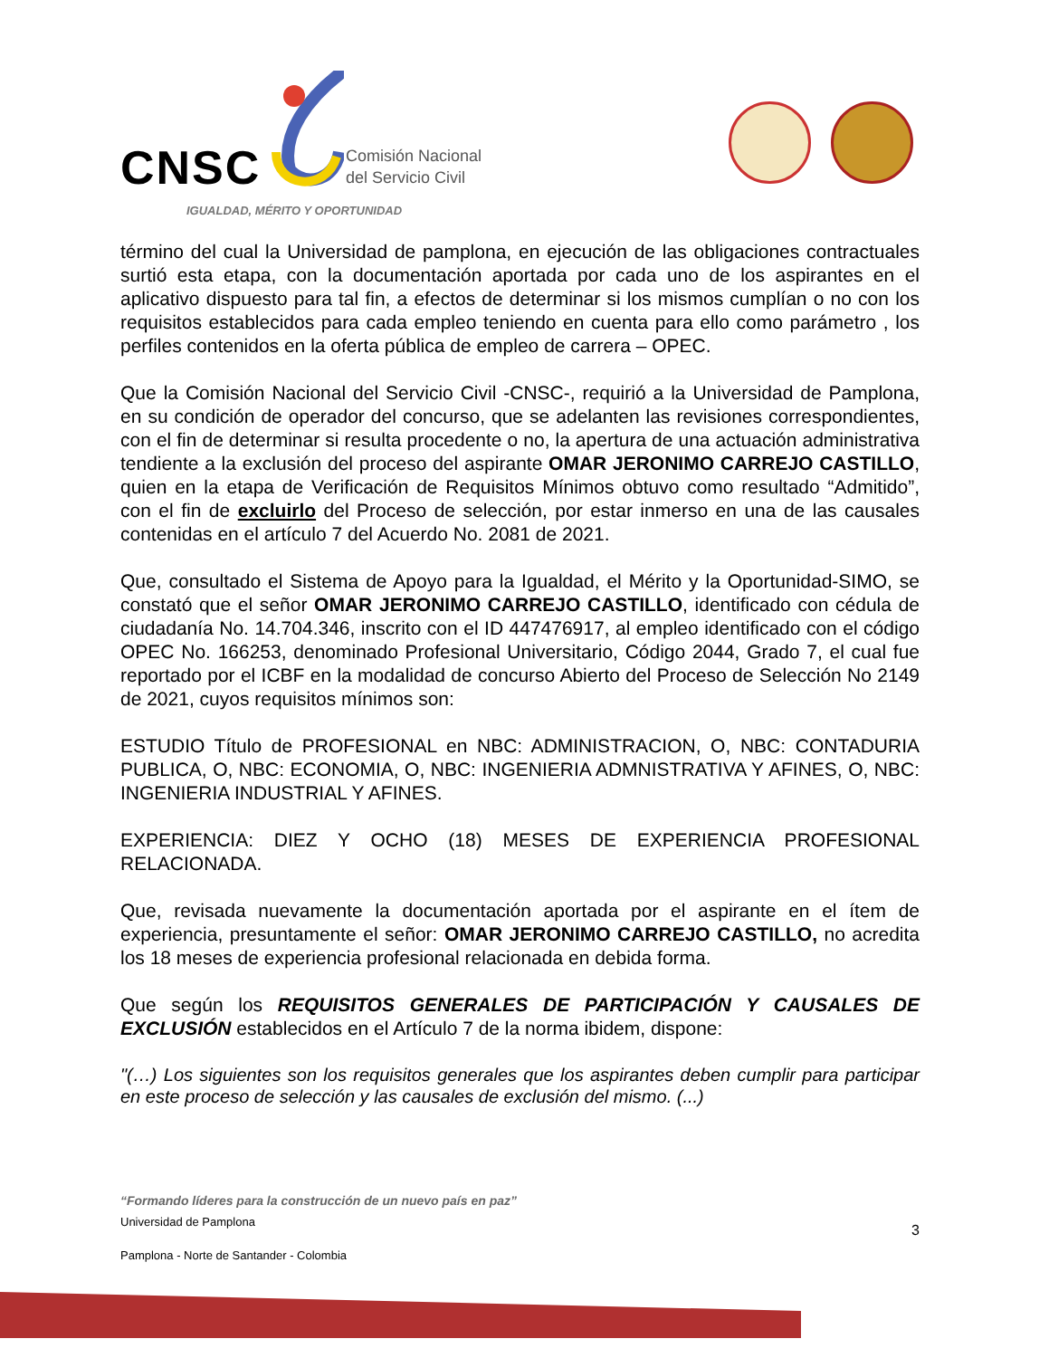CNSC
Comisión Nacional
del Servicio Civil
IGUALDAD, MÉRITO Y OPORTUNIDAD
término del cual la Universidad de pamplona, en ejecución de las obligaciones contractuales surtió esta etapa, con la documentación aportada por cada uno de los aspirantes en el aplicativo dispuesto para tal fin, a efectos de determinar si los mismos cumplían o no con los requisitos establecidos para cada empleo teniendo en cuenta para ello como parámetro , los perfiles contenidos en la oferta pública de empleo de carrera – OPEC.
Que la Comisión Nacional del Servicio Civil -CNSC-, requirió a la Universidad de Pamplona, en su condición de operador del concurso, que se adelanten las revisiones correspondientes, con el fin de determinar si resulta procedente o no, la apertura de una actuación administrativa tendiente a la exclusión del proceso del aspirante OMAR JERONIMO CARREJO CASTILLO, quien en la etapa de Verificación de Requisitos Mínimos obtuvo como resultado “Admitido”, con el fin de excluirlo del Proceso de selección, por estar inmerso en una de las causales contenidas en el artículo 7 del Acuerdo No. 2081 de 2021.
Que, consultado el Sistema de Apoyo para la Igualdad, el Mérito y la Oportunidad-SIMO, se constató que el señor OMAR JERONIMO CARREJO CASTILLO, identificado con cédula de ciudadanía No. 14.704.346, inscrito con el ID 447476917, al empleo identificado con el código OPEC No. 166253, denominado Profesional Universitario, Código 2044, Grado 7, el cual fue reportado por el ICBF en la modalidad de concurso Abierto del Proceso de Selección No 2149 de 2021, cuyos requisitos mínimos son:
ESTUDIO Título de PROFESIONAL en NBC: ADMINISTRACION, O, NBC: CONTADURIA PUBLICA, O, NBC: ECONOMIA, O, NBC: INGENIERIA ADMNISTRATIVA Y AFINES, O, NBC: INGENIERIA INDUSTRIAL Y AFINES.
EXPERIENCIA: DIEZ Y OCHO (18) MESES DE EXPERIENCIA PROFESIONAL RELACIONADA.
Que, revisada nuevamente la documentación aportada por el aspirante en el ítem de experiencia, presuntamente el señor: OMAR JERONIMO CARREJO CASTILLO, no acredita los 18 meses de experiencia profesional relacionada en debida forma.
Que según los REQUISITOS GENERALES DE PARTICIPACIÓN Y CAUSALES DE EXCLUSIÓN establecidos en el Artículo 7 de la norma ibidem, dispone:
"(…) Los siguientes son los requisitos generales que los aspirantes deben cumplir para participar en este proceso de selección y las causales de exclusión del mismo. (...)
“Formando líderes para la construcción de un nuevo país en paz”
Universidad de Pamplona
Pamplona - Norte de Santander - Colombia
3